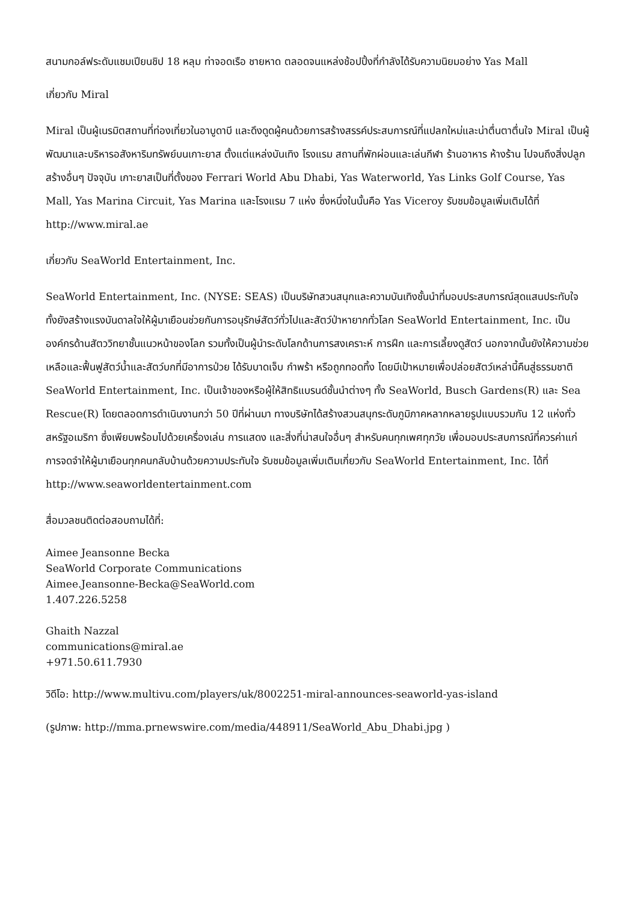สนามกอล์ฟระดับแชมเปียนชิป 18 หลุม ท่าจอดเรือ ชายหาด ตลอดจนแหล่งช้อปปิ้งที่กำลังได้รับความนิยมอย่าง Yas Mall
เกี่ยวกับ Miral
Miral เป็นผู้เนรมิตสถานที่ท่องเที่ยวในอาบูดาบี และดึงดูดผู้คนด้วยการสร้างสรรค์ประสบการณ์ที่แปลกใหม่และน่าตื่นตาตื่นใจ Miral เป็นผู้พัฒนาและบริหารอสังหาริมทรัพย์บนเกาะยาส ตั้งแต่แหล่งบันเทิง โรงแรม สถานที่พักผ่อนและเล่นกีฬา ร้านอาหาร ห้างร้าน ไปจนถึงสิ่งปลูกสร้างอื่นๆ ปัจจุบัน เกาะยาสเป็นที่ตั้งของ Ferrari World Abu Dhabi, Yas Waterworld, Yas Links Golf Course, Yas Mall, Yas Marina Circuit, Yas Marina และโรงแรม 7 แห่ง ซึ่งหนึ่งในนั้นคือ Yas Viceroy รับชมข้อมูลเพิ่มเติมได้ที่ http://www.miral.ae
เกี่ยวกับ SeaWorld Entertainment, Inc.
SeaWorld Entertainment, Inc. (NYSE: SEAS) เป็นบริษัทสวนสนุกและความบันเทิงชั้นนำที่มอบประสบการณ์สุดแสนประทับใจ ทั้งยังสร้างแรงบันดาลใจให้ผู้มาเยือนช่วยกันการอนุรักษ์สัตว์ทั่วไปและสัตว์ป่าหายากทั่วโลก SeaWorld Entertainment, Inc. เป็นองค์กรด้านสัตววิทยาชั้นแนวหน้าของโลก รวมทั้งเป็นผู้นำระดับโลกด้านการสงเคราะห์ การฝึก และการเลี้ยงดูสัตว์ นอกจากนั้นยังให้ความช่วยเหลือและฟื้นฟูสัตว์น้ำและสัตว์บกที่มีอาการป่วย ได้รับบาดเจ็บ กำพร้า หรือถูกทอดทิ้ง โดยมีเป้าหมายเพื่อปล่อยสัตว์เหล่านี้คืนสู่ธรรมชาติ SeaWorld Entertainment, Inc. เป็นเจ้าของหรือผู้ให้สิทธิแบรนด์ชั้นนำต่างๆ ทั้ง SeaWorld, Busch Gardens(R) และ Sea Rescue(R) โดยตลอดการดำเนินงานกว่า 50 ปีที่ผ่านมา ทางบริษัทได้สร้างสวนสนุกระดับภูมิภาคหลากหลายรูปแบบรวมกัน 12 แห่งทั่วสหรัฐอเมริกา ซึ่งเพียบพร้อมไปด้วยเครื่องเล่น การแสดง และสิ่งที่น่าสนใจอื่นๆ สำหรับคนทุกเพศทุกวัย เพื่อมอบประสบการณ์ที่ควรค่าแก่การจดจำให้ผู้มาเยือนทุกคนกลับบ้านด้วยความประทับใจ รับชมข้อมูลเพิ่มเติมเกี่ยวกับ SeaWorld Entertainment, Inc. ได้ที่ http://www.seaworldentertainment.com
สื่อมวลชนติดต่อสอบถามได้ที่:
Aimee Jeansonne Becka
SeaWorld Corporate Communications
Aimee.Jeansonne-Becka@SeaWorld.com
1.407.226.5258
Ghaith Nazzal
communications@miral.ae
+971.50.611.7930
วิดีโอ: http://www.multivu.com/players/uk/8002251-miral-announces-seaworld-yas-island
(รูปภาพ: http://mma.prnewswire.com/media/448911/SeaWorld_Abu_Dhabi.jpg )